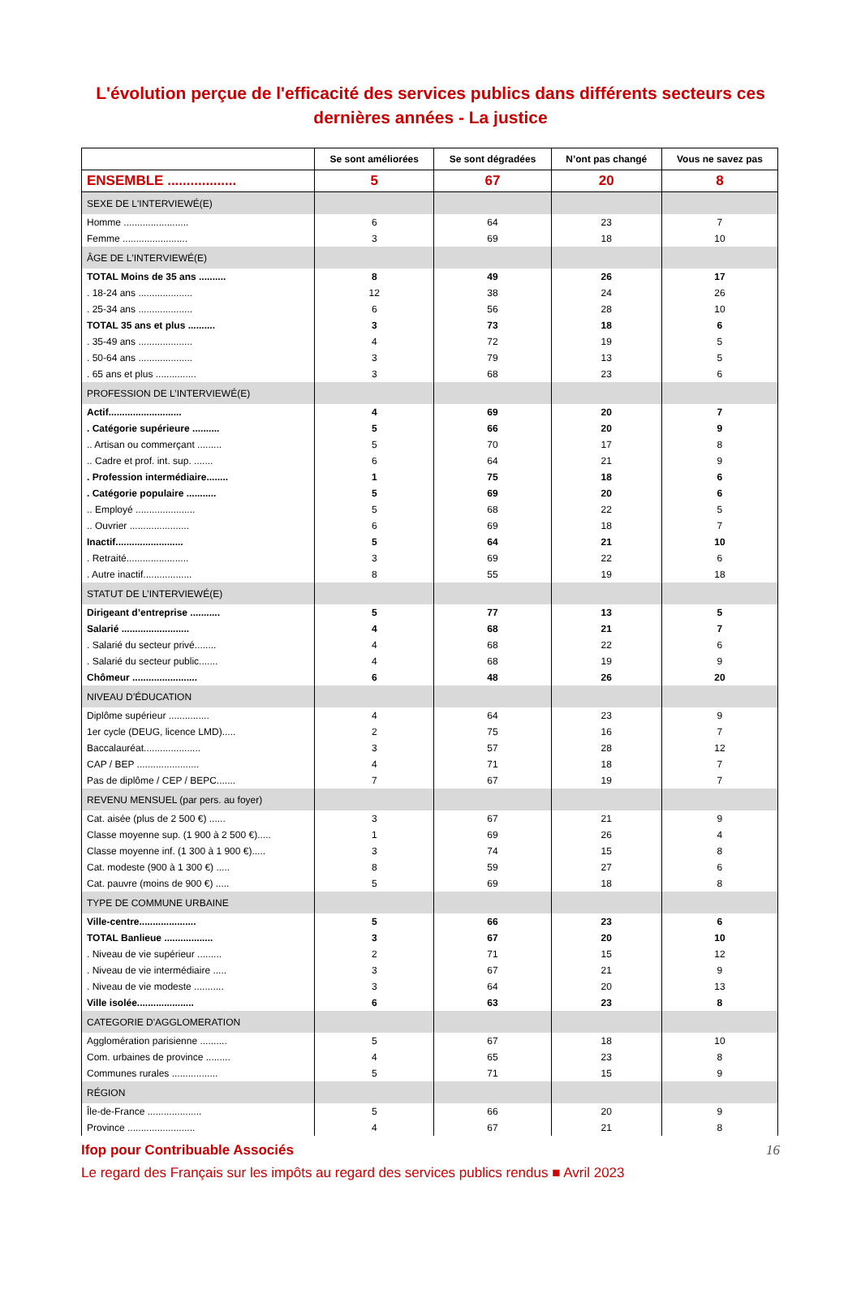L'évolution perçue de l'efficacité des services publics dans différents secteurs ces dernières années - La justice
| | Se sont améliorées | Se sont dégradées | N’ont pas changé | Vous ne savez pas |
| --- | --- | --- | --- | --- |
| ENSEMBLE .................. | 5 | 67 | 20 | 8 |
| SEXE DE L'INTERVIEWÉ(E) | | | | |
| Homme ........................ | 6 | 64 | 23 | 7 |
| Femme ........................ | 3 | 69 | 18 | 10 |
| ÂGE DE L'INTERVIEWÉ(E) | | | | |
| TOTAL Moins de 35 ans .......... | 8 | 49 | 26 | 17 |
| . 18-24 ans .................... | 12 | 38 | 24 | 26 |
| . 25-34 ans .................... | 6 | 56 | 28 | 10 |
| TOTAL 35 ans et plus .......... | 3 | 73 | 18 | 6 |
| . 35-49 ans .................... | 4 | 72 | 19 | 5 |
| . 50-64 ans .................... | 3 | 79 | 13 | 5 |
| . 65 ans et plus ............... | 3 | 68 | 23 | 6 |
| PROFESSION DE L’INTERVIEWÉ(E) | | | | |
| Actif........................... | 4 | 69 | 20 | 7 |
| . Catégorie supérieure .......... | 5 | 66 | 20 | 9 |
| .. Artisan ou commerçant ......... | 5 | 70 | 17 | 8 |
| .. Cadre et prof. int. sup. ....... | 6 | 64 | 21 | 9 |
| . Profession intermédiaire........ | 1 | 75 | 18 | 6 |
| . Catégorie populaire ........... | 5 | 69 | 20 | 6 |
| .. Employé ...................... | 5 | 68 | 22 | 5 |
| .. Ouvrier ...................... | 6 | 69 | 18 | 7 |
| Inactif......................... | 5 | 64 | 21 | 10 |
| . Retraité....................... | 3 | 69 | 22 | 6 |
| . Autre inactif.................. | 8 | 55 | 19 | 18 |
| STATUT DE L’INTERVIEWÉ(E) | | | | |
| Dirigeant d’entreprise ........... | 5 | 77 | 13 | 5 |
| Salarié ......................... | 4 | 68 | 21 | 7 |
| . Salarié du secteur privé........ | 4 | 68 | 22 | 6 |
| . Salarié du secteur public....... | 4 | 68 | 19 | 9 |
| Chômeur ........................ | 6 | 48 | 26 | 20 |
| NIVEAU D’ÉDUCATION | | | | |
| Diplôme supérieur ............... | 4 | 64 | 23 | 9 |
| 1er cycle (DEUG, licence LMD)..... | 2 | 75 | 16 | 7 |
| Baccalauréat..................... | 3 | 57 | 28 | 12 |
| CAP / BEP ....................... | 4 | 71 | 18 | 7 |
| Pas de diplôme / CEP / BEPC....... | 7 | 67 | 19 | 7 |
| REVENU MENSUEL (par pers. au foyer) | | | | |
| Cat. aisée (plus de 2 500 €) ...... | 3 | 67 | 21 | 9 |
| Classe moyenne sup. (1 900 à 2 500 €)..... | 1 | 69 | 26 | 4 |
| Classe moyenne inf. (1 300 à 1 900 €)..... | 3 | 74 | 15 | 8 |
| Cat. modeste (900 à 1 300 €) ..... | 8 | 59 | 27 | 6 |
| Cat. pauvre (moins de 900 €) ..... | 5 | 69 | 18 | 8 |
| TYPE DE COMMUNE URBAINE | | | | |
| Ville-centre..................... | 5 | 66 | 23 | 6 |
| TOTAL Banlieue .................. | 3 | 67 | 20 | 10 |
| . Niveau de vie supérieur ......... | 2 | 71 | 15 | 12 |
| . Niveau de vie intermédiaire ..... | 3 | 67 | 21 | 9 |
| . Niveau de vie modeste ........... | 3 | 64 | 20 | 13 |
| Ville isolée..................... | 6 | 63 | 23 | 8 |
| CATEGORIE D'AGGLOMERATION | | | | |
| Agglomération parisienne .......... | 5 | 67 | 18 | 10 |
| Com. urbaines de province ......... | 4 | 65 | 23 | 8 |
| Communes rurales ................. | 5 | 71 | 15 | 9 |
| RÉGION | | | | |
| Île-de-France .................... | 5 | 66 | 20 | 9 |
| Province ......................... | 4 | 67 | 21 | 8 |
Ifop pour Contribuable Associés 16
Le regard des Français sur les impôts au regard des services publics rendus ■ Avril 2023